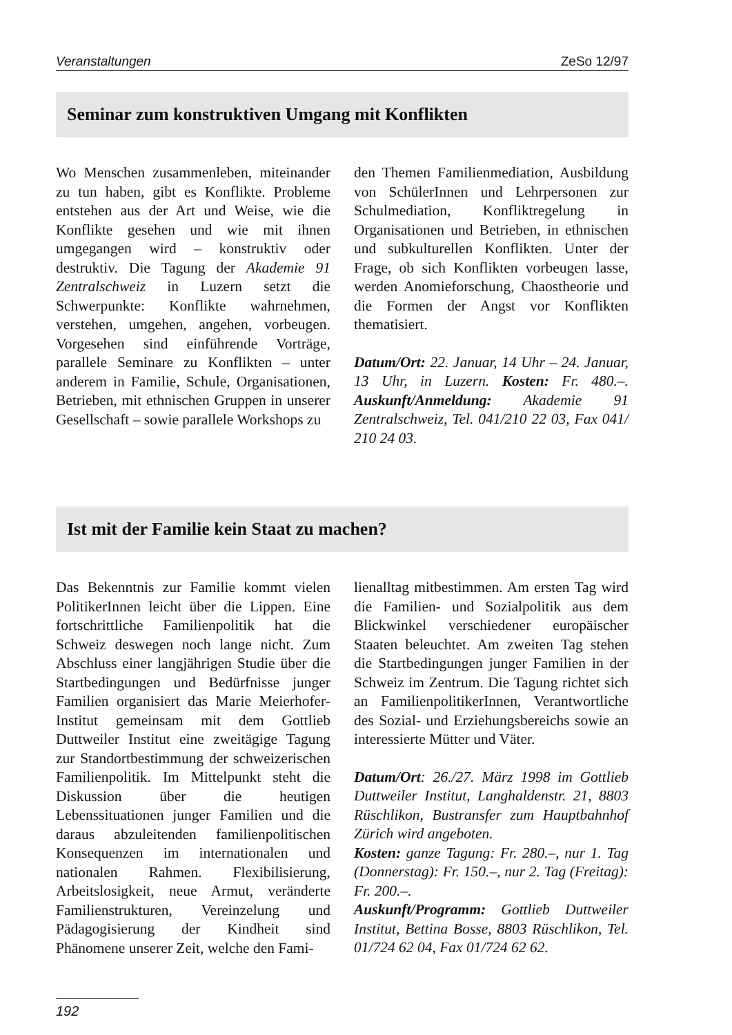Veranstaltungen ZeSo 12/97
Seminar zum konstruktiven Umgang mit Konflikten
Wo Menschen zusammenleben, miteinander zu tun haben, gibt es Konflikte. Probleme entstehen aus der Art und Weise, wie die Konflikte gesehen und wie mit ihnen umgegangen wird – konstruktiv oder destruktiv. Die Tagung der Akademie 91 Zentralschweiz in Luzern setzt die Schwerpunkte: Konflikte wahrnehmen, verstehen, umgehen, angehen, vorbeugen. Vorgesehen sind einführende Vorträge, parallele Seminare zu Konflikten – unter anderem in Familie, Schule, Organisationen, Betrieben, mit ethnischen Gruppen in unserer Gesellschaft – sowie parallele Workshops zu
den Themen Familienmediation, Ausbildung von SchülerInnen und Lehrpersonen zur Schulmediation, Konfliktregelung in Organisationen und Betrieben, in ethnischen und subkulturellen Konflikten. Unter der Frage, ob sich Konflikten vorbeugen lasse, werden Anomieforschung, Chaostheorie und die Formen der Angst vor Konflikten thematisiert.
Datum/Ort: 22. Januar, 14 Uhr – 24. Januar, 13 Uhr, in Luzern. Kosten: Fr. 480.–. Auskunft/Anmeldung: Akademie 91 Zentralschweiz, Tel. 041/210 22 03, Fax 041/ 210 24 03.
Ist mit der Familie kein Staat zu machen?
Das Bekenntnis zur Familie kommt vielen PolitikerInnen leicht über die Lippen. Eine fortschrittliche Familienpolitik hat die Schweiz deswegen noch lange nicht. Zum Abschluss einer langjährigen Studie über die Startbedingungen und Bedürfnisse junger Familien organisiert das Marie Meierhofer-Institut gemeinsam mit dem Gottlieb Duttweiler Institut eine zweitägige Tagung zur Standortbestimmung der schweizerischen Familienpolitik. Im Mittelpunkt steht die Diskussion über die heutigen Lebenssituationen junger Familien und die daraus abzuleitenden familienpolitischen Konsequenzen im internationalen und nationalen Rahmen. Flexibilisierung, Arbeitslosigkeit, neue Armut, veränderte Familienstrukturen, Vereinzelung und Pädagogisierung der Kindheit sind Phänomene unserer Zeit, welche den Fami-
lienalltag mitbestimmen. Am ersten Tag wird die Familien- und Sozialpolitik aus dem Blickwinkel verschiedener europäischer Staaten beleuchtet. Am zweiten Tag stehen die Startbedingungen junger Familien in der Schweiz im Zentrum. Die Tagung richtet sich an FamilienpolitikerInnen, Verantwortliche des Sozial- und Erziehungsbereichs sowie an interessierte Mütter und Väter.
Datum/Ort: 26./27. März 1998 im Gottlieb Duttweiler Institut, Langhaldenstr. 21, 8803 Rüschlikon, Bustransfer zum Hauptbahnhof Zürich wird angeboten.
Kosten: ganze Tagung: Fr. 280.–, nur 1. Tag (Donnerstag): Fr. 150.–, nur 2. Tag (Freitag): Fr. 200.–.
Auskunft/Programm: Gottlieb Duttweiler Institut, Bettina Bosse, 8803 Rüschlikon, Tel. 01/724 62 04, Fax 01/724 62 62.
192